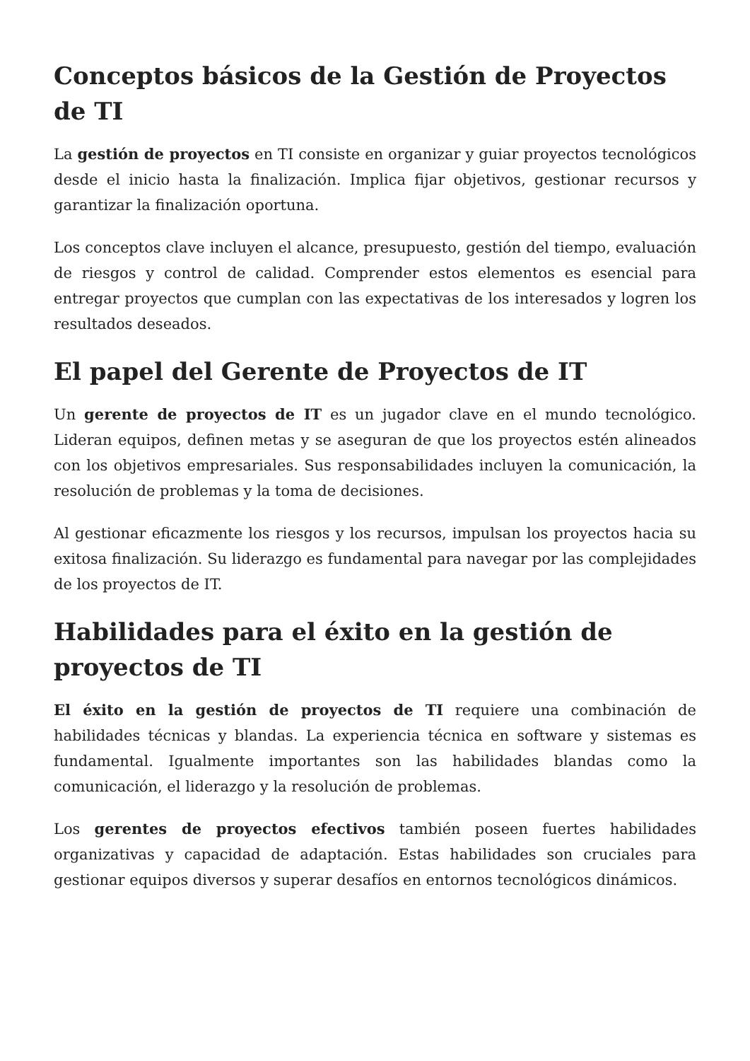Conceptos básicos de la Gestión de Proyectos de TI
La gestión de proyectos en TI consiste en organizar y guiar proyectos tecnológicos desde el inicio hasta la finalización. Implica fijar objetivos, gestionar recursos y garantizar la finalización oportuna.
Los conceptos clave incluyen el alcance, presupuesto, gestión del tiempo, evaluación de riesgos y control de calidad. Comprender estos elementos es esencial para entregar proyectos que cumplan con las expectativas de los interesados y logren los resultados deseados.
El papel del Gerente de Proyectos de IT
Un gerente de proyectos de IT es un jugador clave en el mundo tecnológico. Lideran equipos, definen metas y se aseguran de que los proyectos estén alineados con los objetivos empresariales. Sus responsabilidades incluyen la comunicación, la resolución de problemas y la toma de decisiones.
Al gestionar eficazmente los riesgos y los recursos, impulsan los proyectos hacia su exitosa finalización. Su liderazgo es fundamental para navegar por las complejidades de los proyectos de IT.
Habilidades para el éxito en la gestión de proyectos de TI
El éxito en la gestión de proyectos de TI requiere una combinación de habilidades técnicas y blandas. La experiencia técnica en software y sistemas es fundamental. Igualmente importantes son las habilidades blandas como la comunicación, el liderazgo y la resolución de problemas.
Los gerentes de proyectos efectivos también poseen fuertes habilidades organizativas y capacidad de adaptación. Estas habilidades son cruciales para gestionar equipos diversos y superar desafíos en entornos tecnológicos dinámicos.